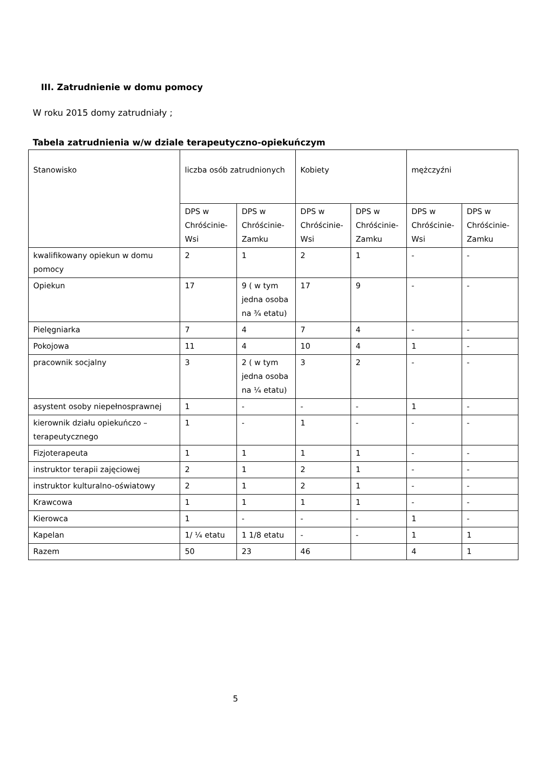III. Zatrudnienie w domu pomocy
W roku 2015 domy zatrudniały ;
Tabela zatrudnienia w/w dziale terapeutyczno-opiekuńczym
| Stanowisko | liczba osób zatrudnionych | | Kobiety | | mężczyźni | |
| | DPS w Chróścinie-Wsi | DPS w Chróścinie-Zamku | DPS w Chróścinie-Wsi | DPS w Chróścinie-Zamku | DPS w Chróścinie-Wsi | DPS w Chróścinie-Zamku |
| kwalifikowany opiekun w domu pomocy | 2 | 1 | 2 | 1 | - | - |
| Opiekun | 17 | 9 ( w tym jedna osoba na ¾ etatu) | 17 | 9 | - | - |
| Pielęgniarka | 7 | 4 | 7 | 4 | - | - |
| Pokojowa | 11 | 4 | 10 | 4 | 1 | - |
| pracownik socjalny | 3 | 2 ( w tym jedna osoba na ¼ etatu) | 3 | 2 | - | - |
| asystent osoby niepełnosprawnej | 1 | - | - | - | 1 | - |
| kierownik działu opiekuńczo – terapeutycznego | 1 | - | 1 | - | - | - |
| Fizjoterapeuta | 1 | 1 | 1 | 1 | - | - |
| instruktor terapii zajęciowej | 2 | 1 | 2 | 1 | - | - |
| instruktor kulturalno-oświatowy | 2 | 1 | 2 | 1 | - | - |
| Krawcowa | 1 | 1 | 1 | 1 | - | - |
| Kierowca | 1 | - | - | - | 1 | - |
| Kapelan | 1/ ¼ etatu | 1 1/8 etatu | - | - | 1 | 1 |
| Razem | 50 | 23 | 46 | | 4 | 1 |
5